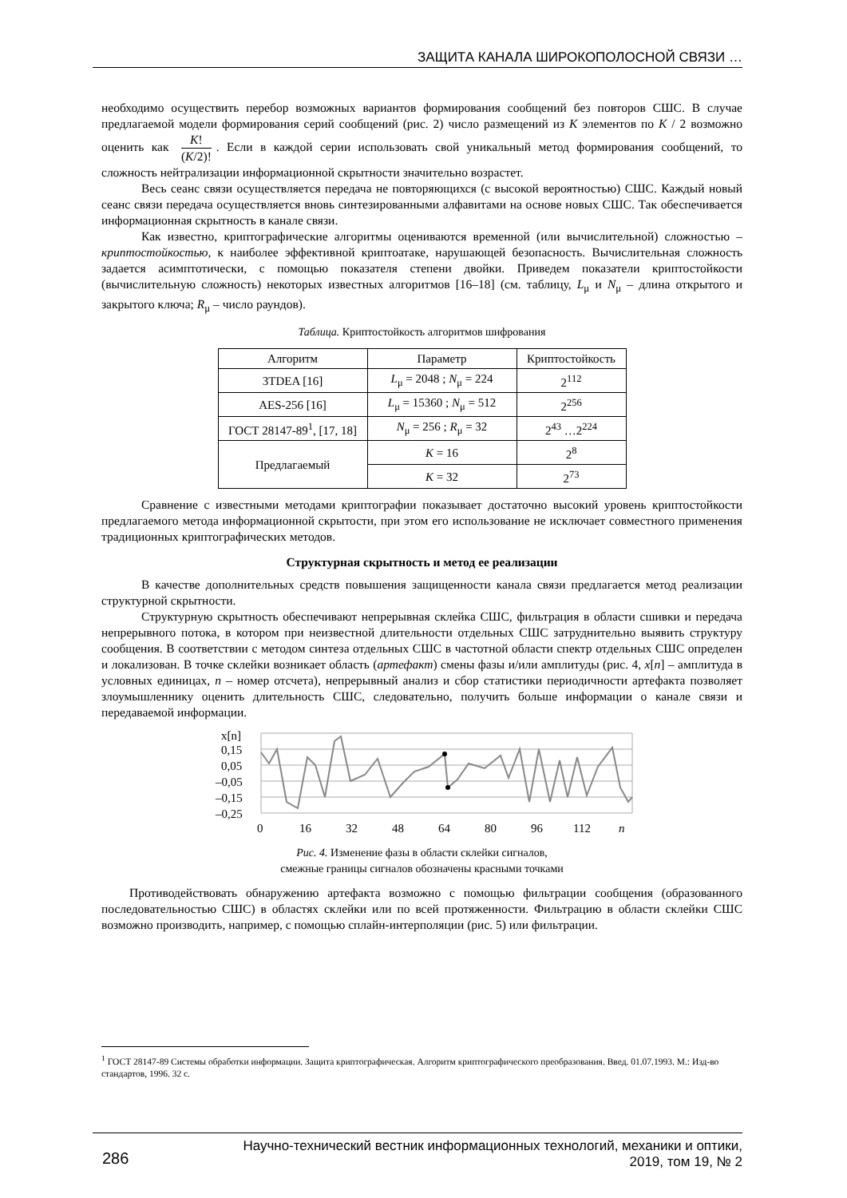ЗАЩИТА КАНАЛА ШИРОКОПОЛОСНОЙ СВЯЗИ …
необходимо осуществить перебор возможных вариантов формирования сообщений без повторов СШС. В случае предлагаемой модели формирования серий сообщений (рис. 2) число размещений из K элементов по K / 2 возможно оценить как K! (K/2)!. Если в каждой серии использовать свой уникальный метод формирования сообщений, то сложность нейтрализации информационной скрытности значительно возрастет.
Весь сеанс связи осуществляется передача не повторяющихся (с высокой вероятностью) СШС. Каждый новый сеанс связи передача осуществляется вновь синтезированными алфавитами на основе новых СШС. Так обеспечивается информационная скрытность в канале связи.
Как известно, криптографические алгоритмы оцениваются временной (или вычислительной) сложностью – криптостойкостью, к наиболее эффективной криптоатаке, нарушающей безопасность. Вычислительная сложность задается асимптотически, с помощью показателя степени двойки. Приведем показатели криптостойкости (вычислительную сложность) некоторых известных алгоритмов [16–18] (см. таблицу, L<sub>μ</sub> и N<sub>μ</sub> – длина открытого и закрытого ключа; R<sub>μ</sub> – число раундов).
Таблица. Криптостойкость алгоритмов шифрования
| Алгоритм | Параметр | Криптостойкость |
| --- | --- | --- |
| 3TDEA [16] | L<sub>μ</sub> = 2048 ; N<sub>μ</sub> = 224 | 2<sup>112</sup> |
| AES-256 [16] | L<sub>μ</sub> = 15360 ; N<sub>μ</sub> = 512 | 2<sup>256</sup> |
| ГОСТ 28147-89<sup>1</sup>, [17, 18] | N<sub>μ</sub> = 256 ; R<sub>μ</sub> = 32 | 2<sup>43</sup> …2<sup>224</sup> |
| Предлагаемый | K = 16 | 2<sup>8</sup> |
| | K = 32 | 2<sup>73</sup> |
Сравнение с известными методами криптографии показывает достаточно высокий уровень криптостойкости предлагаемого метода информационной скрытости, при этом его использование не исключает совместного применения традиционных криптографических методов.
Структурная скрытность и метод ее реализации
В качестве дополнительных средств повышения защищенности канала связи предлагается метод реализации структурной скрытности.
Структурную скрытность обеспечивают непрерывная склейка СШС, фильтрация в области сшивки и передача непрерывного потока, в котором при неизвестной длительности отдельных СШС затруднительно выявить структуру сообщения. В соответствии с методом синтеза отдельных СШС в частотной области спектр отдельных СШС определен и локализован. В точке склейки возникает область (артефакт) смены фазы и/или амплитуды (рис. 4, x[n] – амплитуда в условных единицах, n – номер отсчета), непрерывный анализ и сбор статистики периодичности артефакта позволяет злоумышленнику оценить длительность СШС, следовательно, получить больше информации о канале связи и передаваемой информации.
x[n]
0,15
0,05
–0,05
–0,15
–0,25
0
16
32
48
64
80
96
112
n
Рис. 4. Изменение фазы в области склейки сигналов,
смежные границы сигналов обозначены красными точками
Противодействовать обнаружению артефакта возможно с помощью фильтрации сообщения (образованного последовательностью СШС) в областях склейки или по всей протяженности. Фильтрацию в области склейки СШС возможно производить, например, с помощью сплайн-интерполяции (рис. 5) или фильтрации.
<sup>1</sup> ГОСТ 28147-89 Системы обработки информации. Защита криптографическая. Алгоритм криптографического преобразования. Введ. 01.07.1993. М.: Изд-во стандартов, 1996. 32 с.
286 Научно-технический вестник информационных технологий, механики и оптики,
2019, том 19, № 2